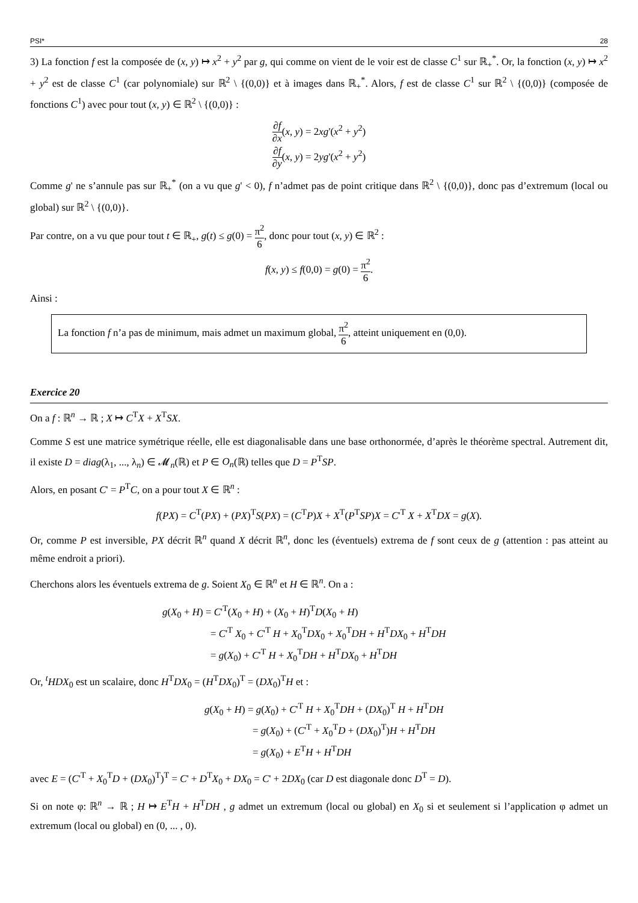PSI* 28
3) La fonction f est la composée de (x, y) ↦ x<sup>2</sup> + y<sup>2</sup> par g, qui comme on vient de le voir est de classe C<sup>1</sup> sur ℝ<sub>+</sub><sup>*</sup>. Or, la fonction (x, y) ↦ x<sup>2</sup> + y<sup>2</sup> est de classe C<sup>1</sup> (car polynomiale) sur ℝ<sup>2</sup> \ {(0,0)} et à images dans ℝ<sub>+</sub><sup>*</sup>. Alors, f est de classe C<sup>1</sup> sur ℝ<sup>2</sup> \ {(0,0)} (composée de fonctions C<sup>1</sup>) avec pour tout (x, y) ∈ ℝ<sup>2</sup> \ {(0,0)} :
∂f ∂x(x, y) = 2xg'(x<sup>2</sup> + y<sup>2</sup>)
∂f ∂y(x, y) = 2yg'(x<sup>2</sup> + y<sup>2</sup>)
Comme g' ne s’annule pas sur ℝ<sub>+</sub><sup>*</sup> (on a vu que g' < 0), f n’admet pas de point critique dans ℝ<sup>2</sup> \ {(0,0)}, donc pas d’extremum (local ou global) sur ℝ<sup>2</sup> \ {(0,0)}.
Par contre, on a vu que pour tout t ∈ ℝ<sub>+</sub>, g(t) ≤ g(0) = π<sup>2</sup> 6, donc pour tout (x, y) ∈ ℝ<sup>2</sup> :
f(x, y) ≤ f(0,0) = g(0) = π<sup>2</sup> 6.
Ainsi :
La fonction f n’a pas de minimum, mais admet un maximum global, π<sup>2</sup> 6, atteint uniquement en (0,0).
Exercice 20
On a f : ℝ<sup>n</sup> → ℝ ; X ↦ C<sup>T</sup>X + X<sup>T</sup>SX.
Comme S est une matrice symétrique réelle, elle est diagonalisable dans une base orthonormée, d’après le théorème spectral. Autrement dit, il existe D = diag(λ<sub>1</sub>, ..., λ<sub>n</sub>) ∈ 𝓜<sub>n</sub>(ℝ) et P ∈ O<sub>n</sub>(ℝ) telles que D = P<sup>T</sup>SP.
Alors, en posant C' = P<sup>T</sup>C, on a pour tout X ∈ ℝ<sup>n</sup> :
f(PX) = C<sup>T</sup>(PX) + (PX)<sup>T</sup>S(PX) = (C<sup>T</sup>P)X + X<sup>T</sup>(P<sup>T</sup>SP)X = C'<sup>T</sup> X + X<sup>T</sup>DX = g(X).
Or, comme P est inversible, PX décrit ℝ<sup>n</sup> quand X décrit ℝ<sup>n</sup>, donc les (éventuels) extrema de f sont ceux de g (attention : pas atteint au même endroit a priori).
Cherchons alors les éventuels extrema de g. Soient X<sub>0</sub> ∈ ℝ<sup>n</sup> et H ∈ ℝ<sup>n</sup>. On a :
g(X<sub>0</sub> + H) = C'<sup>T</sup>(X<sub>0</sub> + H) + (X<sub>0</sub> + H)<sup>T</sup>D(X<sub>0</sub> + H)
= C'<sup>T</sup> X<sub>0</sub> + C'<sup>T</sup> H + X<sub>0</sub><sup>T</sup>DX<sub>0</sub> + X<sub>0</sub><sup>T</sup>DH + H<sup>T</sup>DX<sub>0</sub> + H<sup>T</sup>DH
= g(X<sub>0</sub>) + C'<sup>T</sup> H + X<sub>0</sub><sup>T</sup>DH + H<sup>T</sup>DX<sub>0</sub> + H<sup>T</sup>DH
Or, <sup>t</sup>HDX<sub>0</sub> est un scalaire, donc H<sup>T</sup>DX<sub>0</sub> = (H<sup>T</sup>DX<sub>0</sub>)<sup>T</sup> = (DX<sub>0</sub>)<sup>T</sup>H et :
g(X<sub>0</sub> + H) = g(X<sub>0</sub>) + C'<sup>T</sup> H + X<sub>0</sub><sup>T</sup>DH + (DX<sub>0</sub>)<sup>T</sup> H + H<sup>T</sup>DH
= g(X<sub>0</sub>) + (C'<sup>T</sup> + X<sub>0</sub><sup>T</sup>D + (DX<sub>0</sub>)<sup>T</sup>)H + H<sup>T</sup>DH
= g(X<sub>0</sub>) + E<sup>T</sup>H + H<sup>T</sup>DH
avec E = (C'<sup>T</sup> + X<sub>0</sub><sup>T</sup>D + (DX<sub>0</sub>)<sup>T</sup>)<sup>T</sup> = C' + D<sup>T</sup>X<sub>0</sub> + DX<sub>0</sub> = C' + 2DX<sub>0</sub> (car D est diagonale donc D<sup>T</sup> = D).
Si on note φ: ℝ<sup>n</sup> → ℝ ; H ↦ E<sup>T</sup>H + H<sup>T</sup>DH , g admet un extremum (local ou global) en X<sub>0</sub> si et seulement si l’application φ admet un extremum (local ou global) en (0, ... , 0).